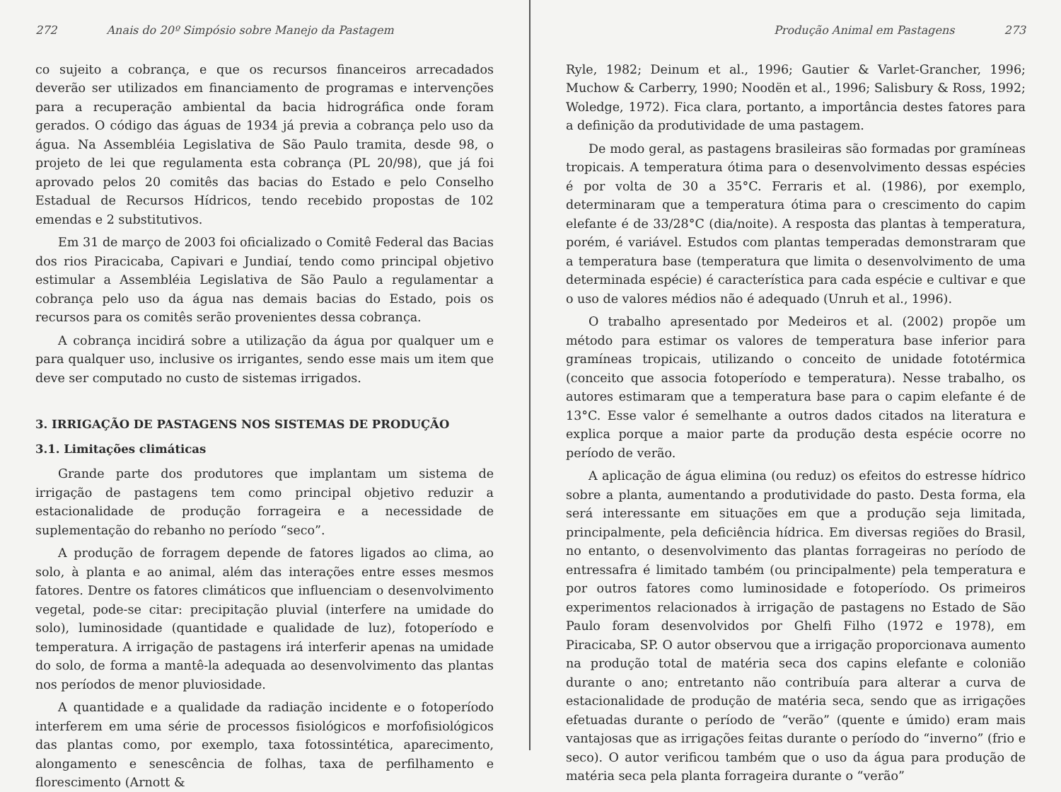272 Anais do 20º Simpósio sobre Manejo da Pastagem
co sujeito a cobrança, e que os recursos financeiros arrecadados deverão ser utilizados em financiamento de programas e intervenções para a recuperação ambiental da bacia hidrográfica onde foram gerados. O código das águas de 1934 já previa a cobrança pelo uso da água. Na Assembléia Legislativa de São Paulo tramita, desde 98, o projeto de lei que regulamenta esta cobrança (PL 20/98), que já foi aprovado pelos 20 comitês das bacias do Estado e pelo Conselho Estadual de Recursos Hídricos, tendo recebido propostas de 102 emendas e 2 substitutivos.
Em 31 de março de 2003 foi oficializado o Comitê Federal das Bacias dos rios Piracicaba, Capivari e Jundiaí, tendo como principal objetivo estimular a Assembléia Legislativa de São Paulo a regulamentar a cobrança pelo uso da água nas demais bacias do Estado, pois os recursos para os comitês serão provenientes dessa cobrança.
A cobrança incidirá sobre a utilização da água por qualquer um e para qualquer uso, inclusive os irrigantes, sendo esse mais um item que deve ser computado no custo de sistemas irrigados.
3. IRRIGAÇÃO DE PASTAGENS NOS SISTEMAS DE PRODUÇÃO
3.1. Limitações climáticas
Grande parte dos produtores que implantam um sistema de irrigação de pastagens tem como principal objetivo reduzir a estacionalidade de produção forrageira e a necessidade de suplementação do rebanho no período “seco”.
A produção de forragem depende de fatores ligados ao clima, ao solo, à planta e ao animal, além das interações entre esses mesmos fatores. Dentre os fatores climáticos que influenciam o desenvolvimento vegetal, pode-se citar: precipitação pluvial (interfere na umidade do solo), luminosidade (quantidade e qualidade de luz), fotoperíodo e temperatura. A irrigação de pastagens irá interferir apenas na umidade do solo, de forma a mantê-la adequada ao desenvolvimento das plantas nos períodos de menor pluviosidade.
A quantidade e a qualidade da radiação incidente e o fotoperíodo interferem em uma série de processos fisiológicos e morfofisiológicos das plantas como, por exemplo, taxa fotossintética, aparecimento, alongamento e senescência de folhas, taxa de perfilhamento e florescimento (Arnott &
Produção Animal em Pastagens 273
Ryle, 1982; Deinum et al., 1996; Gautier & Varlet-Grancher, 1996; Muchow & Carberry, 1990; Noodën et al., 1996; Salisbury & Ross, 1992; Woledge, 1972). Fica clara, portanto, a importância destes fatores para a definição da produtividade de uma pastagem.
De modo geral, as pastagens brasileiras são formadas por gramíneas tropicais. A temperatura ótima para o desenvolvimento dessas espécies é por volta de 30 a 35°C. Ferraris et al. (1986), por exemplo, determinaram que a temperatura ótima para o crescimento do capim elefante é de 33/28°C (dia/noite). A resposta das plantas à temperatura, porém, é variável. Estudos com plantas temperadas demonstraram que a temperatura base (temperatura que limita o desenvolvimento de uma determinada espécie) é característica para cada espécie e cultivar e que o uso de valores médios não é adequado (Unruh et al., 1996).
O trabalho apresentado por Medeiros et al. (2002) propõe um método para estimar os valores de temperatura base inferior para gramíneas tropicais, utilizando o conceito de unidade fototérmica (conceito que associa fotoperíodo e temperatura). Nesse trabalho, os autores estimaram que a temperatura base para o capim elefante é de 13°C. Esse valor é semelhante a outros dados citados na literatura e explica porque a maior parte da produção desta espécie ocorre no período de verão.
A aplicação de água elimina (ou reduz) os efeitos do estresse hídrico sobre a planta, aumentando a produtividade do pasto. Desta forma, ela será interessante em situações em que a produção seja limitada, principalmente, pela deficiência hídrica. Em diversas regiões do Brasil, no entanto, o desenvolvimento das plantas forrageiras no período de entressafra é limitado também (ou principalmente) pela temperatura e por outros fatores como luminosidade e fotoperíodo. Os primeiros experimentos relacionados à irrigação de pastagens no Estado de São Paulo foram desenvolvidos por Ghelfi Filho (1972 e 1978), em Piracicaba, SP. O autor observou que a irrigação proporcionava aumento na produção total de matéria seca dos capins elefante e colonião durante o ano; entretanto não contribuía para alterar a curva de estacionalidade de produção de matéria seca, sendo que as irrigações efetuadas durante o período de “verão” (quente e úmido) eram mais vantajosas que as irrigações feitas durante o período do “inverno” (frio e seco). O autor verificou também que o uso da água para produção de matéria seca pela planta forrageira durante o “verão”